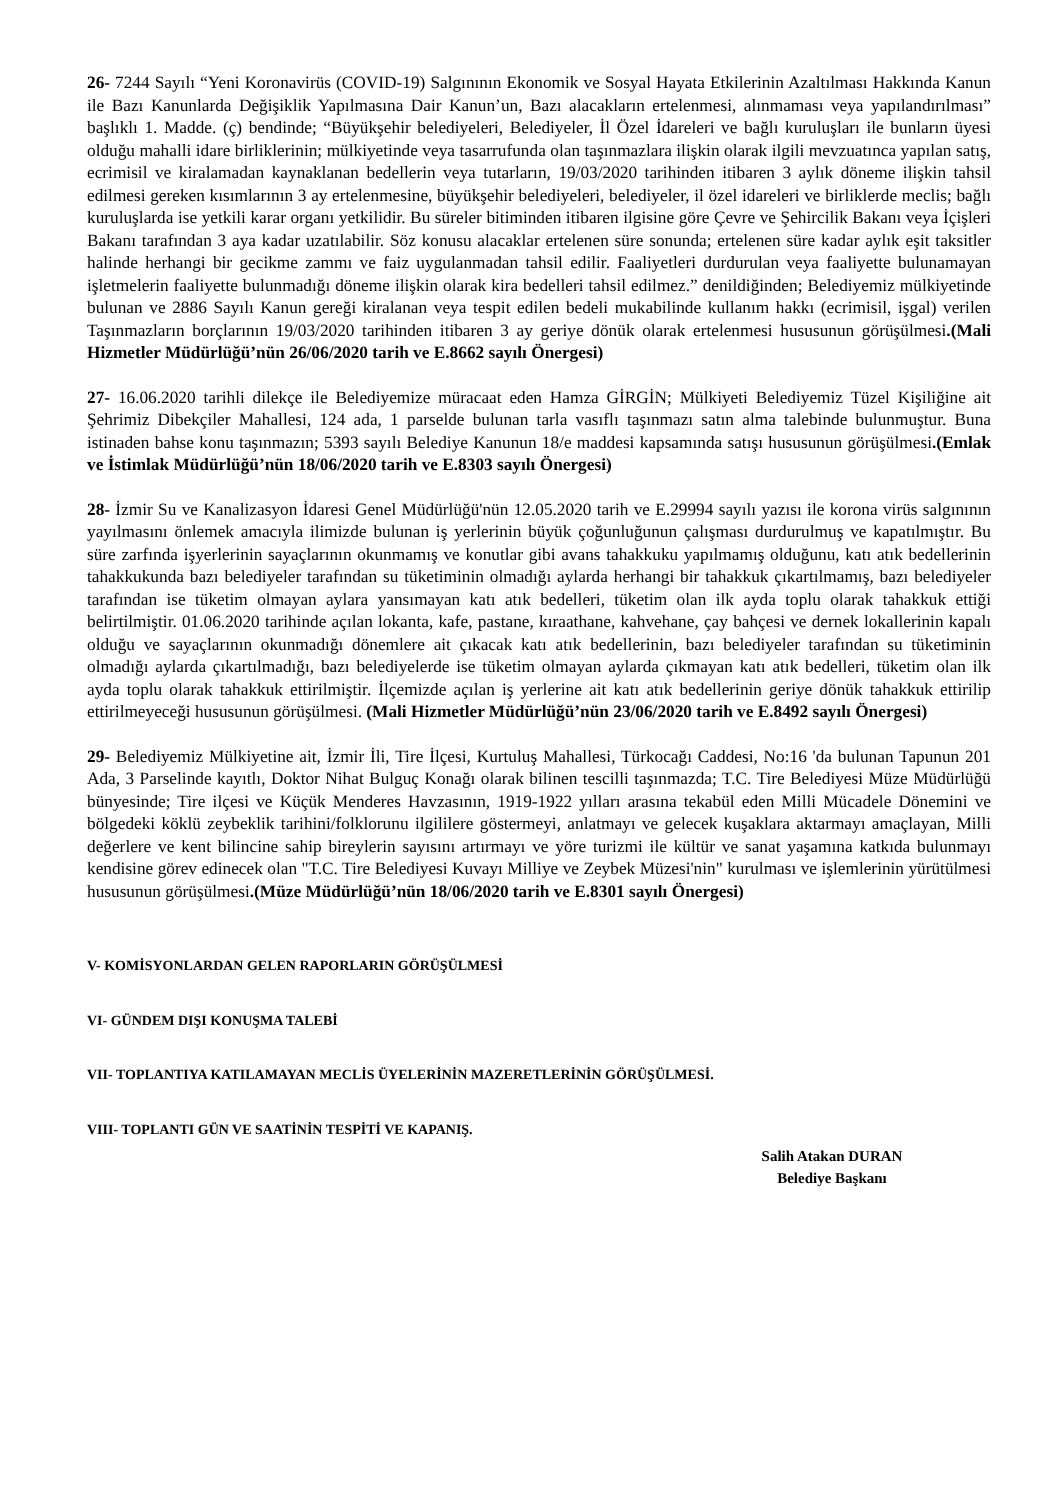26- 7244 Sayılı “Yeni Koronavirüs (COVID-19) Salgınının Ekonomik ve Sosyal Hayata Etkilerinin Azaltılması Hakkında Kanun ile Bazı Kanunlarda Değişiklik Yapılmasına Dair Kanun’un, Bazı alacakların ertelenmesi, alınmaması veya yapılandırılması” başlıklı 1. Madde. (ç) bendinde; “Büyükşehir belediyeleri, Belediyeler, İl Özel İdareleri ve bağlı kuruluşları ile bunların üyesi olduğu mahalli idare birliklerinin; mülkiyetinde veya tasarrufunda olan taşınmazlara ilişkin olarak ilgili mevzuatınca yapılan satış, ecrimisil ve kiralamadan kaynaklanan bedellerin veya tutarların, 19/03/2020 tarihinden itibaren 3 aylık döneme ilişkin tahsil edilmesi gereken kısımlarının 3 ay ertelenmesine, büyükşehir belediyeleri, belediyeler, il özel idareleri ve birliklerde meclis; bağlı kuruluşlarda ise yetkili karar organı yetkilidir. Bu süreler bitiminden itibaren ilgisine göre Çevre ve Şehircilik Bakanı veya İçişleri Bakanı tarafından 3 aya kadar uzatılabilir. Söz konusu alacaklar ertelenen süre sonunda; ertelenen süre kadar aylık eşit taksitler halinde herhangi bir gecikme zammı ve faiz uygulanmadan tahsil edilir. Faaliyetleri durdurulan veya faaliyette bulunamayan işletmelerin faaliyette bulunmadığı döneme ilişkin olarak kira bedelleri tahsil edilmez.” denildiğinden; Belediyemiz mülkiyetinde bulunan ve 2886 Sayılı Kanun gereği kiralanan veya tespit edilen bedeli mukabilinde kullanım hakkı (ecrimisil, işgal) verilen Taşınmazların borçlarının 19/03/2020 tarihinden itibaren 3 ay geriye dönük olarak ertelenmesi hususunun görüşülmesi.(Mali Hizmetler Müdürlüğü’nün 26/06/2020 tarih ve E.8662 sayılı Önergesi)
27- 16.06.2020 tarihli dilekçe ile Belediyemize müracaat eden Hamza GİRGİN; Mülkiyeti Belediyemiz Tüzel Kişiliğine ait Şehrimiz Dibekçiler Mahallesi, 124 ada, 1 parselde bulunan tarla vasıflı taşınmazı satın alma talebinde bulunmuştur. Buna istinaden bahse konu taşınmazın; 5393 sayılı Belediye Kanunun 18/e maddesi kapsamında satışı hususunun görüşülmesi.(Emlak ve İstimlak Müdürlüğü’nün 18/06/2020 tarih ve E.8303 sayılı Önergesi)
28- İzmir Su ve Kanalizasyon İdaresi Genel Müdürlüğü'nün 12.05.2020 tarih ve E.29994 sayılı yazısı ile korona virüs salgınının yayılmasını önlemek amacıyla ilimizde bulunan iş yerlerinin büyük çoğunluğunun çalışması durdurulmuş ve kapatılmıştır. Bu süre zarfında işyerlerinin sayaçlarının okunmamış ve konutlar gibi avans tahakkuku yapılmamış olduğunu, katı atık bedellerinin tahakkukunda bazı belediyeler tarafından su tüketiminin olmadığı aylarda herhangi bir tahakkuk çıkartılmamış, bazı belediyeler tarafından ise tüketim olmayan aylara yansımayan katı atık bedelleri, tüketim olan ilk ayda toplu olarak tahakkuk ettiği belirtilmiştir. 01.06.2020 tarihinde açılan lokanta, kafe, pastane, kıraathane, kahvehane, çay bahçesi ve dernek lokallerinin kapalı olduğu ve sayaçlarının okunmadığı dönemlere ait çıkacak katı atık bedellerinin, bazı belediyeler tarafından su tüketiminin olmadığı aylarda çıkartılmadığı, bazı belediyelerde ise tüketim olmayan aylarda çıkmayan katı atık bedelleri, tüketim olan ilk ayda toplu olarak tahakkuk ettirilmiştir. İlçemizde açılan iş yerlerine ait katı atık bedellerinin geriye dönük tahakkuk ettirilip ettirilmeyeceği hususunun görüşülmesi. (Mali Hizmetler Müdürlüğü’nün 23/06/2020 tarih ve E.8492 sayılı Önergesi)
29- Belediyemiz Mülkiyetine ait, İzmir İli, Tire İlçesi, Kurtuluş Mahallesi, Türkocağı Caddesi, No:16 'da bulunan Tapunun 201 Ada, 3 Parselinde kayıtlı, Doktor Nihat Bulguç Konağı olarak bilinen tescilli taşınmazda; T.C. Tire Belediyesi Müze Müdürlüğü bünyesinde; Tire ilçesi ve Küçük Menderes Havzasının, 1919-1922 yılları arasına tekabül eden Milli Mücadele Dönemini ve bölgedeki köklü zeybeklik tarihini/folklorunu ilgililere göstermeyi, anlatmayı ve gelecek kuşaklara aktarmayı amaçlayan, Milli değerlere ve kent bilincine sahip bireylerin sayısını artırmayı ve yöre turizmi ile kültür ve sanat yaşamına katkıda bulunmayı kendisine görev edinecek olan "T.C. Tire Belediyesi Kuvayı Milliye ve Zeybek Müzesi'nin" kurulması ve işlemlerinin yürütülmesi hususunun görüşülmesi.(Müze Müdürlüğü’nün 18/06/2020 tarih ve E.8301 sayılı Önergesi)
V- KOMİSYONLARDAN GELEN RAPORLARIN GÖRÜŞÜLMESİ
VI- GÜNDEM DIŞI KONUŞMA TALEBİ
VII- TOPLANTIYA KATILAMAYAN MECLİS ÜYELERİNİN MAZERETLERİNİN GÖRÜŞÜLMESİ.
VIII- TOPLANTI GÜN VE SAATİNİN TESPİTİ VE KAPANIŞ.
Salih Atakan DURAN
Belediye Başkanı